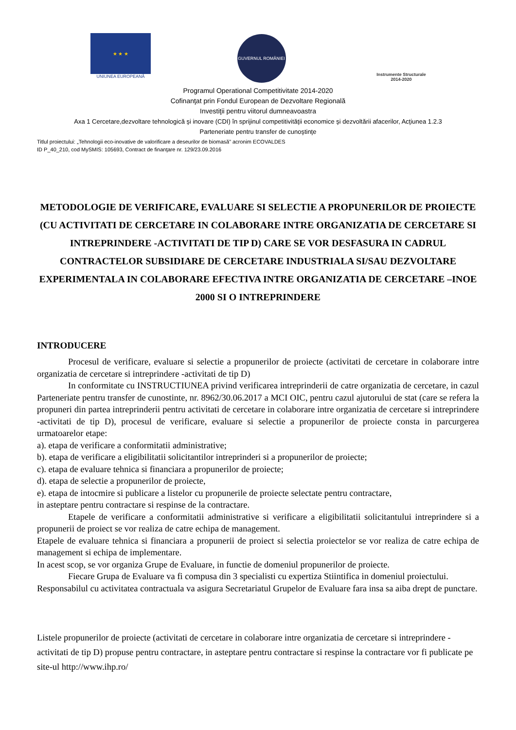★ ★ ★
UNIUNEA EUROPEANĂ
GUVERNUL ROMÂNIEI
Instrumente Structurale
2014-2020
Programul Operational Competitivitate 2014-2020
Cofinanţat prin Fondul European de Dezvoltare Regională
Investiţii pentru viitorul dumneavoastra
Axa 1 Cercetare,dezvoltare tehnologică şi inovare (CDI) în sprijinul competitivităţii economice şi dezvoltării afacerilor, Acţiunea 1.2.3
Parteneriate pentru transfer de cunoştinţe
Titlul proiectului: „Tehnologii eco-inovative de valorificare a deseurilor de biomasă” acronim ECOVALDES
ID P_40_210, cod MySMIS: 105693, Contract de finanţare nr. 129/23.09.2016
METODOLOGIE DE VERIFICARE, EVALUARE SI SELECTIE A PROPUNERILOR DE PROIECTE (CU ACTIVITATI DE CERCETARE IN COLABORARE INTRE ORGANIZATIA DE CERCETARE SI INTREPRINDERE -ACTIVITATI DE TIP D) CARE SE VOR DESFASURA IN CADRUL CONTRACTELOR SUBSIDIARE DE CERCETARE INDUSTRIALA SI/SAU DEZVOLTARE EXPERIMENTALA IN COLABORARE EFECTIVA INTRE ORGANIZATIA DE CERCETARE –INOE 2000 SI O INTREPRINDERE
INTRODUCERE
Procesul de verificare, evaluare si selectie a propunerilor de proiecte (activitati de cercetare in colaborare intre organizatia de cercetare si intreprindere -activitati de tip D)
In conformitate cu INSTRUCTIUNEA privind verificarea intreprinderii de catre organizatia de cercetare, in cazul Parteneriate pentru transfer de cunostinte, nr. 8962/30.06.2017 a MCI OIC, pentru cazul ajutorului de stat (care se refera la propuneri din partea intreprinderii pentru activitati de cercetare in colaborare intre organizatia de cercetare si intreprindere -activitati de tip D), procesul de verificare, evaluare si selectie a propunerilor de proiecte consta in parcurgerea urmatoarelor etape:
a). etapa de verificare a conformitatii administrative;
b). etapa de verificare a eligibilitatii solicitantilor intreprinderi si a propunerilor de proiecte;
c). etapa de evaluare tehnica si financiara a propunerilor de proiecte;
d). etapa de selectie a propunerilor de proiecte,
e). etapa de intocmire si publicare a listelor cu propunerile de proiecte selectate pentru contractare,
in asteptare pentru contractare si respinse de la contractare.
Etapele de verificare a conformitatii administrative si verificare a eligibilitatii solicitantului intreprindere si a propunerii de proiect se vor realiza de catre echipa de management.
Etapele de evaluare tehnica si financiara a propunerii de proiect si selectia proiectelor se vor realiza de catre echipa de management si echipa de implementare.
In acest scop, se vor organiza Grupe de Evaluare, in functie de domeniul propunerilor de proiecte.
Fiecare Grupa de Evaluare va fi compusa din 3 specialisti cu expertiza Stiintifica in domeniul proiectului.
Responsabilul cu activitatea contractuala va asigura Secretariatul Grupelor de Evaluare fara insa sa aiba drept de punctare.
Listele propunerilor de proiecte (activitati de cercetare in colaborare intre organizatia de cercetare si intreprindere -activitati de tip D) propuse pentru contractare, in asteptare pentru contractare si respinse la contractare vor fi publicate pe site-ul http://www.ihp.ro/